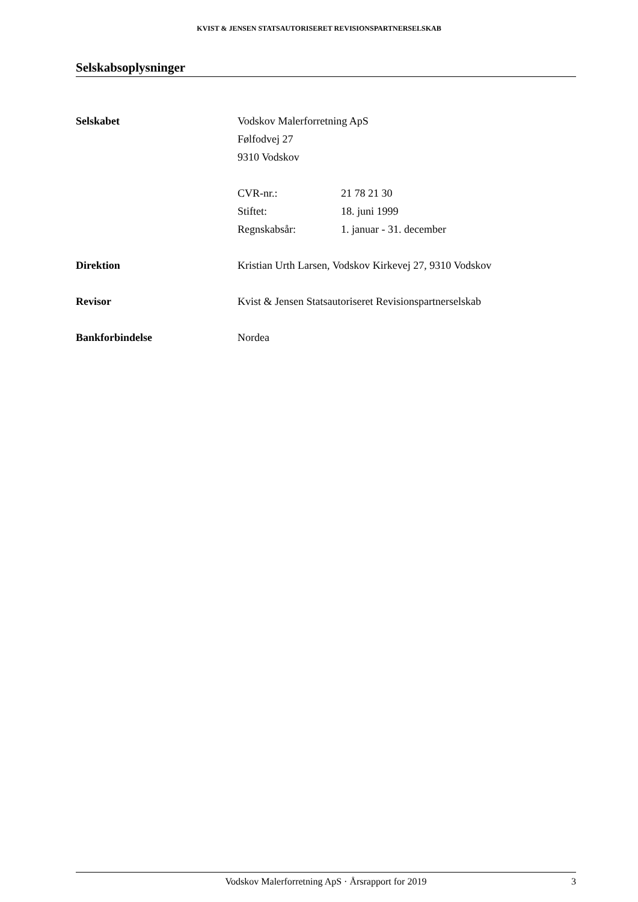KVIST & JENSEN STATSAUTORISERET REVISIONSPARTNERSELSKAB
Selskabsoplysninger
Selskabet Vodskov Malerforretning ApS
Følfodvej 27
9310 Vodskov
CVR-nr.: 21 78 21 30
Stiftet: 18. juni 1999
Regnskabsår: 1. januar - 31. december
Direktion Kristian Urth Larsen, Vodskov Kirkevej 27, 9310 Vodskov
Revisor Kvist & Jensen Statsautoriseret Revisionspartnerselskab
Bankforbindelse Nordea
Vodskov Malerforretning ApS · Årsrapport for 2019
3